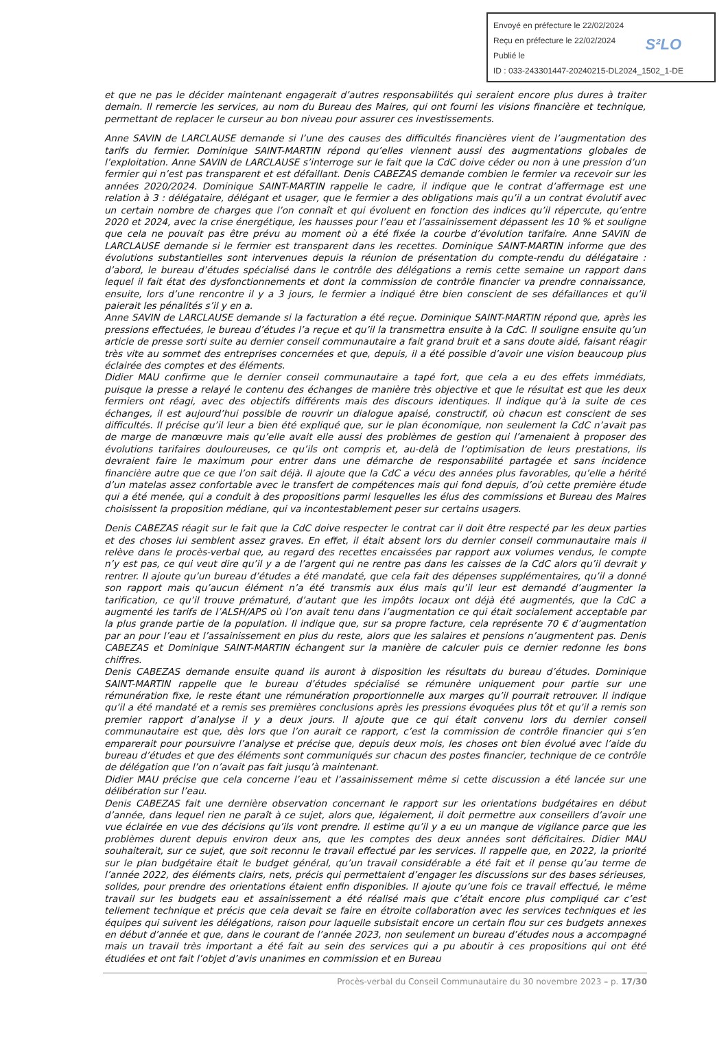Envoyé en préfecture le 22/02/2024
S²LO Reçu en préfecture le 22/02/2024
Publié le
ID : 033-243301447-20240215-DL2024_1502_1-DE
et que ne pas le décider maintenant engagerait d’autres responsabilités qui seraient encore plus dures à traiter demain. Il remercie les services, au nom du Bureau des Maires, qui ont fourni les visions financière et technique, permettant de replacer le curseur au bon niveau pour assurer ces investissements.
Anne SAVIN de LARCLAUSE demande si l’une des causes des difficultés financières vient de l’augmentation des tarifs du fermier. Dominique SAINT-MARTIN répond qu’elles viennent aussi des augmentations globales de l’exploitation. Anne SAVIN de LARCLAUSE s’interroge sur le fait que la CdC doive céder ou non à une pression d’un fermier qui n’est pas transparent et est défaillant. Denis CABEZAS demande combien le fermier va recevoir sur les années 2020/2024. Dominique SAINT-MARTIN rappelle le cadre, il indique que le contrat d’affermage est une relation à 3 : délégataire, délégant et usager, que le fermier a des obligations mais qu’il a un contrat évolutif avec un certain nombre de charges que l’on connaît et qui évoluent en fonction des indices qu’il répercute, qu’entre 2020 et 2024, avec la crise énergétique, les hausses pour l’eau et l’assainissement dépassent les 10 % et souligne que cela ne pouvait pas être prévu au moment où a été fixée la courbe d’évolution tarifaire. Anne SAVIN de LARCLAUSE demande si le fermier est transparent dans les recettes. Dominique SAINT-MARTIN informe que des évolutions substantielles sont intervenues depuis la réunion de présentation du compte-rendu du délégataire : d’abord, le bureau d’études spécialisé dans le contrôle des délégations a remis cette semaine un rapport dans lequel il fait état des dysfonctionnements et dont la commission de contrôle financier va prendre connaissance, ensuite, lors d’une rencontre il y a 3 jours, le fermier a indiqué être bien conscient de ses défaillances et qu’il paierait les pénalités s’il y en a.
Anne SAVIN de LARCLAUSE demande si la facturation a été reçue. Dominique SAINT-MARTIN répond que, après les pressions effectuées, le bureau d’études l’a reçue et qu’il la transmettra ensuite à la CdC. Il souligne ensuite qu’un article de presse sorti suite au dernier conseil communautaire a fait grand bruit et a sans doute aidé, faisant réagir très vite au sommet des entreprises concernées et que, depuis, il a été possible d’avoir une vision beaucoup plus éclairée des comptes et des éléments.
Didier MAU confirme que le dernier conseil communautaire a tapé fort, que cela a eu des effets immédiats, puisque la presse a relayé le contenu des échanges de manière très objective et que le résultat est que les deux fermiers ont réagi, avec des objectifs différents mais des discours identiques. Il indique qu’à la suite de ces échanges, il est aujourd’hui possible de rouvrir un dialogue apaisé, constructif, où chacun est conscient de ses difficultés. Il précise qu’il leur a bien été expliqué que, sur le plan économique, non seulement la CdC n’avait pas de marge de manœuvre mais qu’elle avait elle aussi des problèmes de gestion qui l’amenaient à proposer des évolutions tarifaires douloureuses, ce qu’ils ont compris et, au-delà de l’optimisation de leurs prestations, ils devraient faire le maximum pour entrer dans une démarche de responsabilité partagée et sans incidence financière autre que ce que l’on sait déjà. Il ajoute que la CdC a vécu des années plus favorables, qu’elle a hérité d’un matelas assez confortable avec le transfert de compétences mais qui fond depuis, d’où cette première étude qui a été menée, qui a conduit à des propositions parmi lesquelles les élus des commissions et Bureau des Maires choisissent la proposition médiane, qui va incontestablement peser sur certains usagers.
Denis CABEZAS réagit sur le fait que la CdC doive respecter le contrat car il doit être respecté par les deux parties et des choses lui semblent assez graves. En effet, il était absent lors du dernier conseil communautaire mais il relève dans le procès-verbal que, au regard des recettes encaissées par rapport aux volumes vendus, le compte n’y est pas, ce qui veut dire qu’il y a de l’argent qui ne rentre pas dans les caisses de la CdC alors qu’il devrait y rentrer. Il ajoute qu’un bureau d’études a été mandaté, que cela fait des dépenses supplémentaires, qu’il a donné son rapport mais qu’aucun élément n’a été transmis aux élus mais qu’il leur est demandé d’augmenter la tarification, ce qu’il trouve prématuré, d’autant que les impôts locaux ont déjà été augmentés, que la CdC a augmenté les tarifs de l’ALSH/APS où l’on avait tenu dans l’augmentation ce qui était socialement acceptable par la plus grande partie de la population. Il indique que, sur sa propre facture, cela représente 70 € d’augmentation par an pour l’eau et l’assainissement en plus du reste, alors que les salaires et pensions n’augmentent pas. Denis CABEZAS et Dominique SAINT-MARTIN échangent sur la manière de calculer puis ce dernier redonne les bons chiffres.
Denis CABEZAS demande ensuite quand ils auront à disposition les résultats du bureau d’études. Dominique SAINT-MARTIN rappelle que le bureau d’études spécialisé se rémunère uniquement pour partie sur une rémunération fixe, le reste étant une rémunération proportionnelle aux marges qu’il pourrait retrouver. Il indique qu’il a été mandaté et a remis ses premières conclusions après les pressions évoquées plus tôt et qu’il a remis son premier rapport d’analyse il y a deux jours. Il ajoute que ce qui était convenu lors du dernier conseil communautaire est que, dès lors que l’on aurait ce rapport, c’est la commission de contrôle financier qui s’en emparerait pour poursuivre l’analyse et précise que, depuis deux mois, les choses ont bien évolué avec l’aide du bureau d’études et que des éléments sont communiqués sur chacun des postes financier, technique de ce contrôle de délégation que l’on n’avait pas fait jusqu’à maintenant.
Didier MAU précise que cela concerne l’eau et l’assainissement même si cette discussion a été lancée sur une délibération sur l’eau.
Denis CABEZAS fait une dernière observation concernant le rapport sur les orientations budgétaires en début d’année, dans lequel rien ne paraît à ce sujet, alors que, légalement, il doit permettre aux conseillers d’avoir une vue éclairée en vue des décisions qu’ils vont prendre. Il estime qu’il y a eu un manque de vigilance parce que les problèmes durent depuis environ deux ans, que les comptes des deux années sont déficitaires. Didier MAU souhaiterait, sur ce sujet, que soit reconnu le travail effectué par les services. Il rappelle que, en 2022, la priorité sur le plan budgétaire était le budget général, qu’un travail considérable a été fait et il pense qu’au terme de l’année 2022, des éléments clairs, nets, précis qui permettaient d’engager les discussions sur des bases sérieuses, solides, pour prendre des orientations étaient enfin disponibles. Il ajoute qu’une fois ce travail effectué, le même travail sur les budgets eau et assainissement a été réalisé mais que c’était encore plus compliqué car c’est tellement technique et précis que cela devait se faire en étroite collaboration avec les services techniques et les équipes qui suivent les délégations, raison pour laquelle subsistait encore un certain flou sur ces budgets annexes en début d’année et que, dans le courant de l’année 2023, non seulement un bureau d’études nous a accompagné mais un travail très important a été fait au sein des services qui a pu aboutir à ces propositions qui ont été étudiées et ont fait l’objet d’avis unanimes en commission et en Bureau
Procès-verbal du Conseil Communautaire du 30 novembre 2023 – p. 17/30